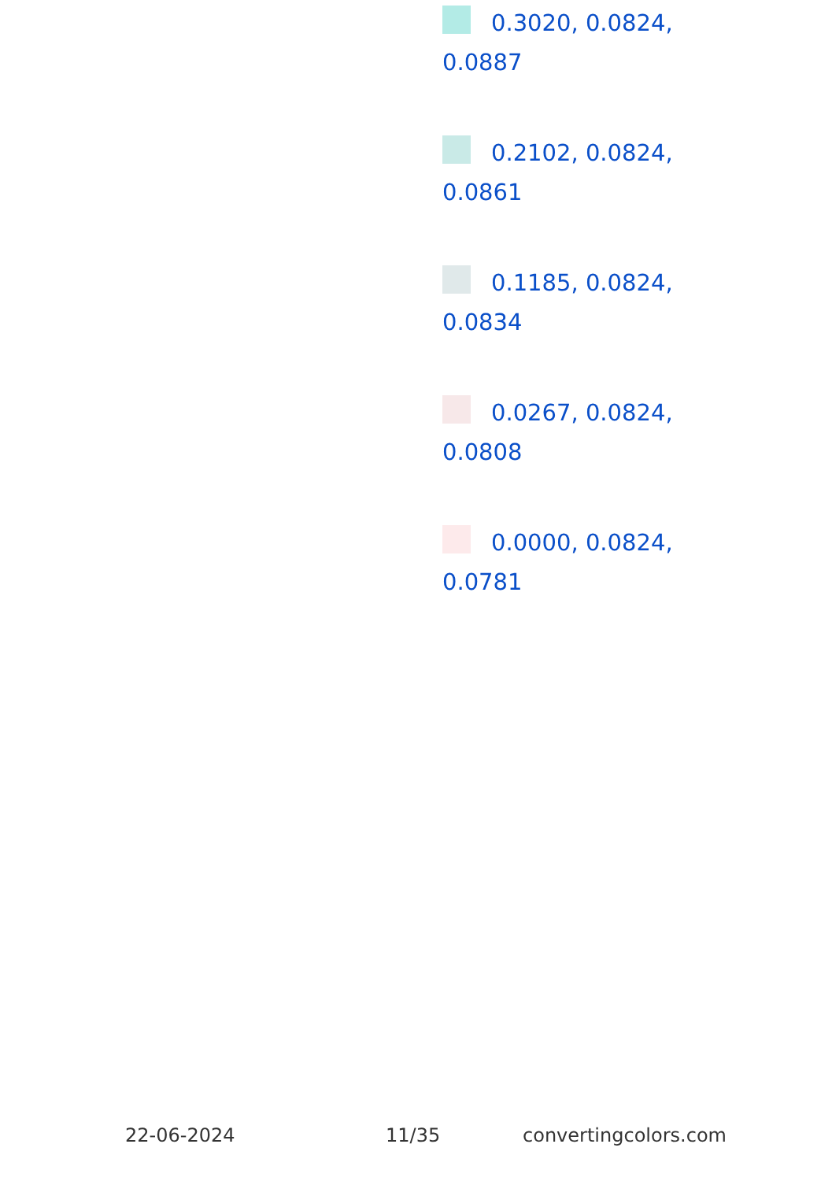0.3020, 0.0824, 0.0887
0.2102, 0.0824, 0.0861
0.1185, 0.0824, 0.0834
0.0267, 0.0824, 0.0808
0.0000, 0.0824, 0.0781
22-06-2024 11/35 convertingcolors.com